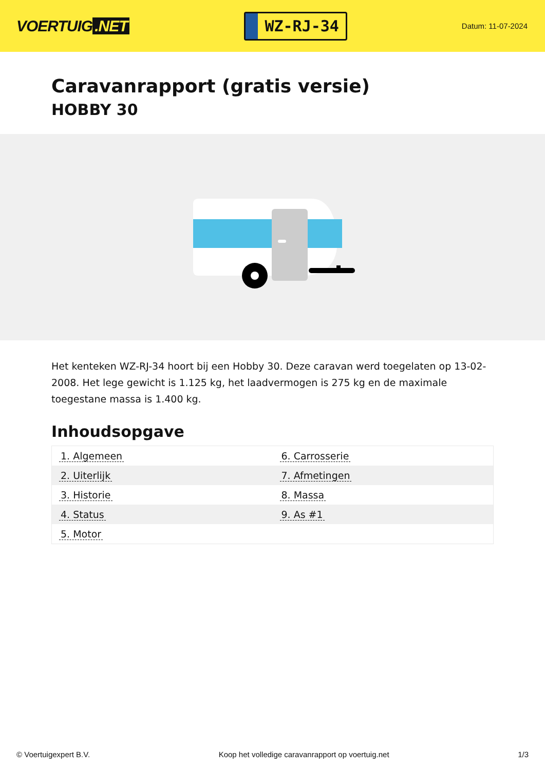VOERTUIG.NET
WZ-RJ-34
Datum: 11-07-2024
Caravanrapport (gratis versie)
HOBBY 30
Het kenteken WZ-RJ-34 hoort bij een Hobby 30. Deze caravan werd toegelaten op 13-02-2008. Het lege gewicht is 1.125 kg, het laadvermogen is 275 kg en de maximale toegestane massa is 1.400 kg.
Inhoudsopgave
| 1. Algemeen | 6. Carrosserie |
| 2. Uiterlijk | 7. Afmetingen |
| 3. Historie | 8. Massa |
| 4. Status | 9. As #1 |
| 5. Motor | |
© Voertuigexpert B.V. Koop het volledige caravanrapport op voertuig.net
1/3